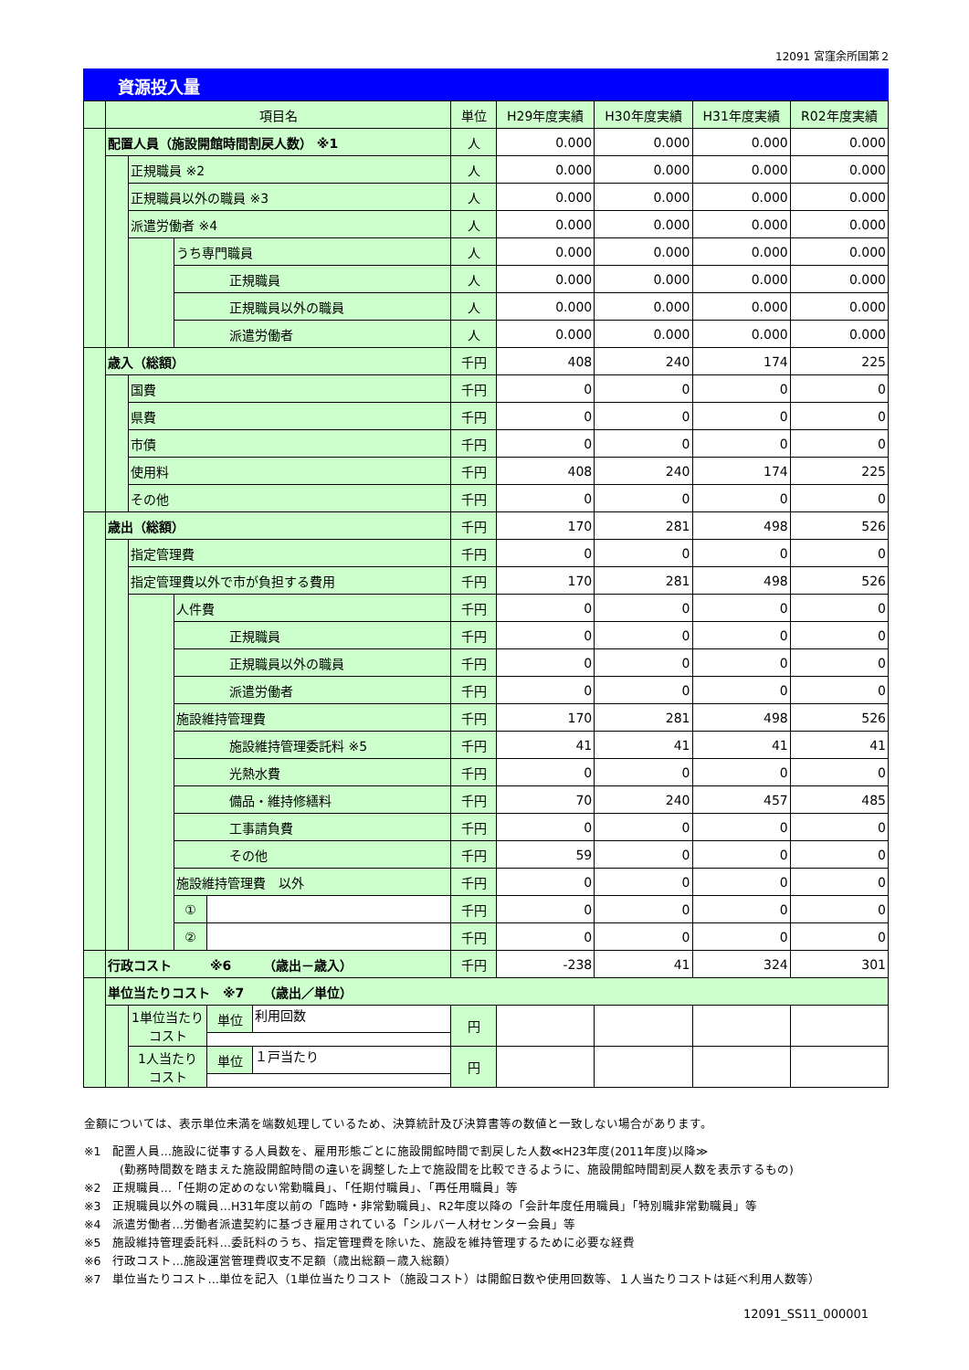12091 宮窪余所国第２
資源投入量
| | 項目名 | | | | 単位 | H29年度実績 | H30年度実績 | H31年度実績 | R02年度実績 | |
| | 配置人員（施設開館時間割戻人数） ※1 | | | | 人 | 0.000 | 0.000 | 0.000 | 0.000 | |
| | | 正規職員 ※2 | | | 人 | 0.000 | 0.000 | 0.000 | 0.000 | |
| | | 正規職員以外の職員 ※3 | | | 人 | 0.000 | 0.000 | 0.000 | 0.000 | |
| | | 派遣労働者 ※4 | | | 人 | 0.000 | 0.000 | 0.000 | 0.000 | |
| | | | うち専門職員 | | 人 | 0.000 | 0.000 | 0.000 | 0.000 | |
| | | | 正規職員 | | 人 | 0.000 | 0.000 | 0.000 | 0.000 | |
| | | | 正規職員以外の職員 | | 人 | 0.000 | 0.000 | 0.000 | 0.000 | |
| | | | 派遣労働者 | | 人 | 0.000 | 0.000 | 0.000 | 0.000 | |
| | 歳入（総額） | | | | 千円 | 408 | 240 | 174 | 225 | |
| | | 国費 | | | 千円 | 0 | 0 | 0 | 0 | |
| | | 県費 | | | 千円 | 0 | 0 | 0 | 0 | |
| | | 市債 | | | 千円 | 0 | 0 | 0 | 0 | |
| | | 使用料 | | | 千円 | 408 | 240 | 174 | 225 | |
| | | その他 | | | 千円 | 0 | 0 | 0 | 0 | |
| | 歳出（総額） | | | | 千円 | 170 | 281 | 498 | 526 | |
| | | 指定管理費 | | | 千円 | 0 | 0 | 0 | 0 | |
| | | 指定管理費以外で市が負担する費用 | | | 千円 | 170 | 281 | 498 | 526 | |
| | | | 人件費 | | 千円 | 0 | 0 | 0 | 0 | |
| | | | 正規職員 | | 千円 | 0 | 0 | 0 | 0 | |
| | | | 正規職員以外の職員 | | 千円 | 0 | 0 | 0 | 0 | |
| | | | 派遣労働者 | | 千円 | 0 | 0 | 0 | 0 | |
| | | | 施設維持管理費 | | 千円 | 170 | 281 | 498 | 526 | |
| | | | 施設維持管理委託料 ※5 | | 千円 | 41 | 41 | 41 | 41 | |
| | | | 光熱水費 | | 千円 | 0 | 0 | 0 | 0 | |
| | | | 備品・維持修繕料 | | 千円 | 70 | 240 | 457 | 485 | |
| | | | 工事請負費 | | 千円 | 0 | 0 | 0 | 0 | |
| | | | その他 | | 千円 | 59 | 0 | 0 | 0 | |
| | | | 施設維持管理費 以外 | | 千円 | 0 | 0 | 0 | 0 | |
| | | | ① | | 千円 | 0 | 0 | 0 | 0 | |
| | | | ② | | 千円 | 0 | 0 | 0 | 0 | |
| | 行政コスト ※6 （歳出－歳入） | | | | 千円 | -238 | 41 | 324 | 301 | |
| | 単位当たりコスト ※7 （歳出／単位） | | | | | | | | | |
| | | 1単位当たり コスト | | | / 単位 / 利用回数 / | 円 | | | | |
| | | 1人当たり コスト | | / 単位 / １戸当たり / | 円 | | | | | |
金額については、表示単位未満を端数処理しているため、決算統計及び決算書等の数値と一致しない場合があります。
※1　配置人員…施設に従事する人員数を、雇用形態ごとに施設開館時間で割戻した人数≪H23年度(2011年度)以降≫
　　　(勤務時間数を踏まえた施設開館時間の違いを調整した上で施設間を比較できるように、施設開館時間割戻人数を表示するもの)
※2　正規職員…「任期の定めのない常勤職員」、「任期付職員」、「再任用職員」等
※3　正規職員以外の職員…H31年度以前の「臨時・非常勤職員」、R2年度以降の「会計年度任用職員」「特別職非常勤職員」等
※4　派遣労働者…労働者派遣契約に基づき雇用されている「シルバー人材センター会員」等
※5　施設維持管理委託料…委託料のうち、指定管理費を除いた、施設を維持管理するために必要な経費
※6　行政コスト…施設運営管理費収支不足額（歳出総額－歳入総額）
※7　単位当たりコスト…単位を記入（1単位当たりコスト（施設コスト）は開館日数や使用回数等、１人当たりコストは延べ利用人数等）
12091_SS11_000001